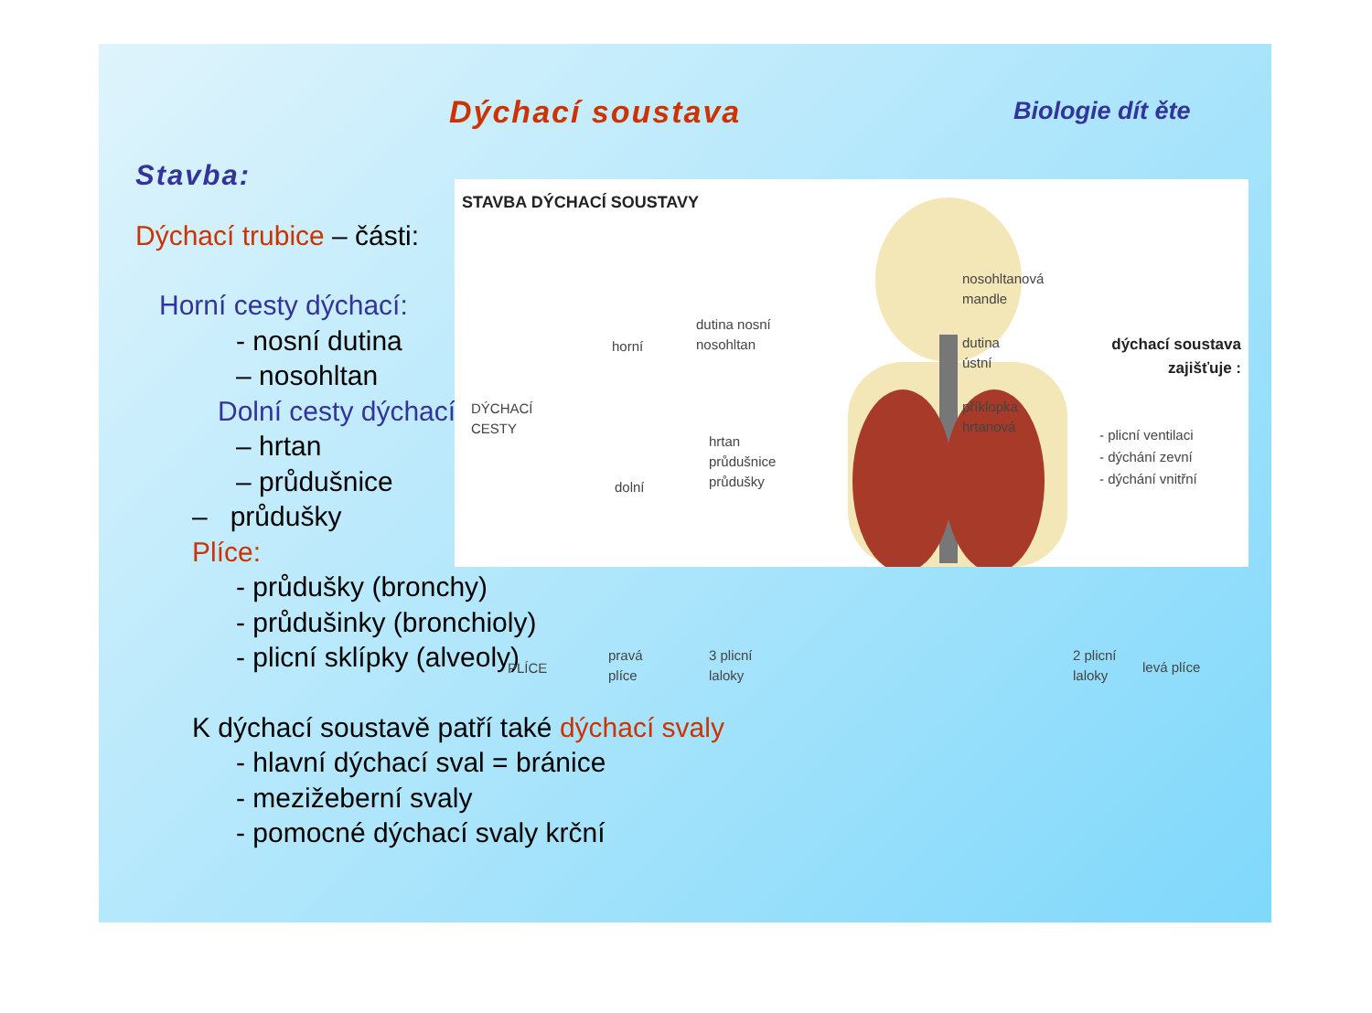Dýchací soustava Biologie dít ěte
Stavba:
Dýchací trubice – části:
Horní cesty dýchací:
- nosní dutina
– nosohltan
Dolní cesty dýchací:
– hrtan
– průdušnice
– průdušky
Plíce:
- průdušky (bronchy)
- průdušinky (bronchioly)
- plicní sklípky (alveoly)
K dýchací soustavě patří také dýchací svaly
- hlavní dýchací sval = bránice
- mezižeberní svaly
- pomocné dýchací svaly krční
STAVBA DÝCHACÍ SOUSTAVY
DÝCHACÍ
CESTY
horní
dutina nosní
nosohltan
dolní
hrtan
průdušnice
průdušky
PLÍCE
pravá
plíce
3 plicní
laloky
nosohltanová
mandle
dutina
ústní
příklopka
hrtanová
dýchací soustava
zajišťuje :
- plicní ventilaci
- dýchání zevní
- dýchání vnitřní
2 plicní
laloky
levá plíce